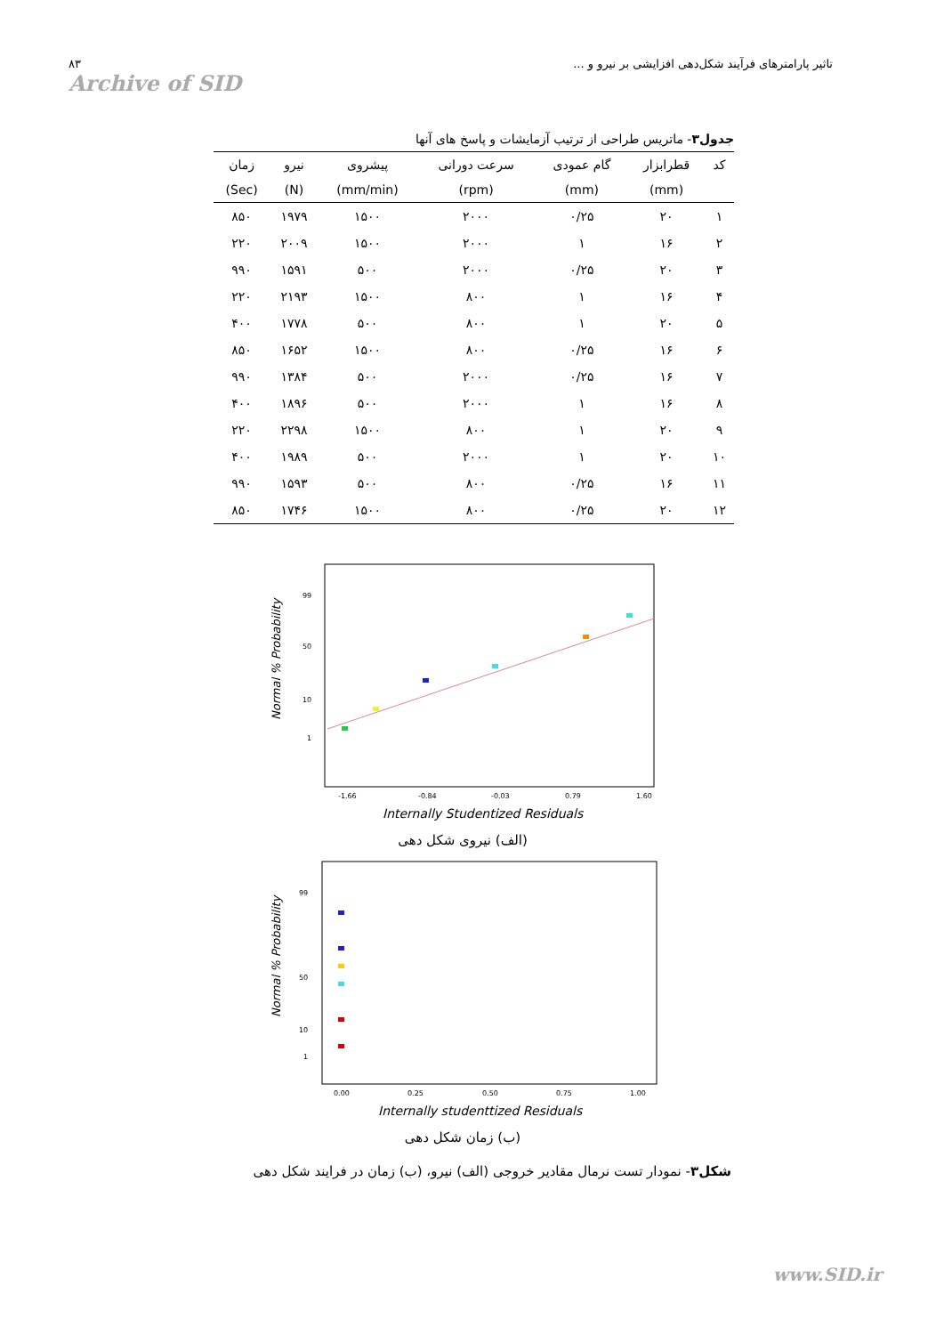۸۳
Archive of SID
تاثیر پارامترهای فرآیند شکل‌دهی افزایشی بر نیرو و ...
جدول۳- ماتریس طراحی از ترتیب آزمایشات و پاسخ های آنها
| کد | قطرابزار | گام عمودی | سرعت دورانی | پیشروی | نیرو | زمان |
| --- | --- | --- | --- | --- | --- | --- |
| | (mm) | (mm) | (rpm) | (mm/min) | (N) | (Sec) |
| ۱ | ۲۰ | ۰/۲۵ | ۲۰۰۰ | ۱۵۰۰ | ۱۹۷۹ | ۸۵۰ |
| ۲ | ۱۶ | ۱ | ۲۰۰۰ | ۱۵۰۰ | ۲۰۰۹ | ۲۲۰ |
| ۳ | ۲۰ | ۰/۲۵ | ۲۰۰۰ | ۵۰۰ | ۱۵۹۱ | ۹۹۰ |
| ۴ | ۱۶ | ۱ | ۸۰۰ | ۱۵۰۰ | ۲۱۹۳ | ۲۲۰ |
| ۵ | ۲۰ | ۱ | ۸۰۰ | ۵۰۰ | ۱۷۷۸ | ۴۰۰ |
| ۶ | ۱۶ | ۰/۲۵ | ۸۰۰ | ۱۵۰۰ | ۱۶۵۲ | ۸۵۰ |
| ۷ | ۱۶ | ۰/۲۵ | ۲۰۰۰ | ۵۰۰ | ۱۳۸۴ | ۹۹۰ |
| ۸ | ۱۶ | ۱ | ۲۰۰۰ | ۵۰۰ | ۱۸۹۶ | ۴۰۰ |
| ۹ | ۲۰ | ۱ | ۸۰۰ | ۱۵۰۰ | ۲۲۹۸ | ۲۲۰ |
| ۱۰ | ۲۰ | ۱ | ۲۰۰۰ | ۵۰۰ | ۱۹۸۹ | ۴۰۰ |
| ۱۱ | ۱۶ | ۰/۲۵ | ۸۰۰ | ۵۰۰ | ۱۵۹۳ | ۹۹۰ |
| ۱۲ | ۲۰ | ۰/۲۵ | ۸۰۰ | ۱۵۰۰ | ۱۷۴۶ | ۸۵۰ |
Normal % Probability
99
50
10
1
-1.66
-0.84
-0.03
0.79
1.60
Internally Studentized Residuals
(الف) نیروی شکل دهی
Normal % Probability
99
50
10
1
0.00
0.25
0.50
0.75
1.00
Internally studenttized Residuals
(ب) زمان شکل دهی
شکل۳- نمودار تست نرمال مقادیر خروجی (الف) نیرو، (ب) زمان در فرایند شکل دهی
www.SID.ir